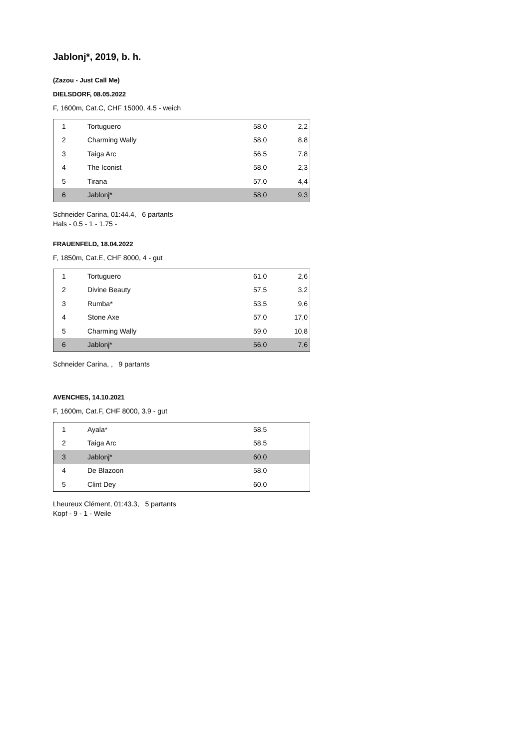Jablonj*, 2019, b. h.
(Zazou - Just Call Me)
DIELSDORF, 08.05.2022
F, 1600m, Cat.C, CHF 15000, 4.5 - weich
| 1 | Tortuguero | 58,0 | 2,2 |
| 2 | Charming Wally | 58,0 | 8,8 |
| 3 | Taiga Arc | 56,5 | 7,8 |
| 4 | The Iconist | 58,0 | 2,3 |
| 5 | Tirana | 57,0 | 4,4 |
| 6 | Jablonj* | 58,0 | 9,3 |
Schneider Carina, 01:44.4, 6 partants
Hals - 0.5 - 1 - 1.75 -
FRAUENFELD, 18.04.2022
F, 1850m, Cat.E, CHF 8000, 4 - gut
| 1 | Tortuguero | 61,0 | 2,6 |
| 2 | Divine Beauty | 57,5 | 3,2 |
| 3 | Rumba* | 53,5 | 9,6 |
| 4 | Stone Axe | 57,0 | 17,0 |
| 5 | Charming Wally | 59,0 | 10,8 |
| 6 | Jablonj* | 56,0 | 7,6 |
Schneider Carina, , 9 partants
AVENCHES, 14.10.2021
F, 1600m, Cat.F, CHF 8000, 3.9 - gut
| 1 | Ayala* | 58,5 | |
| 2 | Taiga Arc | 58,5 | |
| 3 | Jablonj* | 60,0 | |
| 4 | De Blazoon | 58,0 | |
| 5 | Clint Dey | 60,0 | |
Lheureux Clément, 01:43.3, 5 partants
Kopf - 9 - 1 - Weile